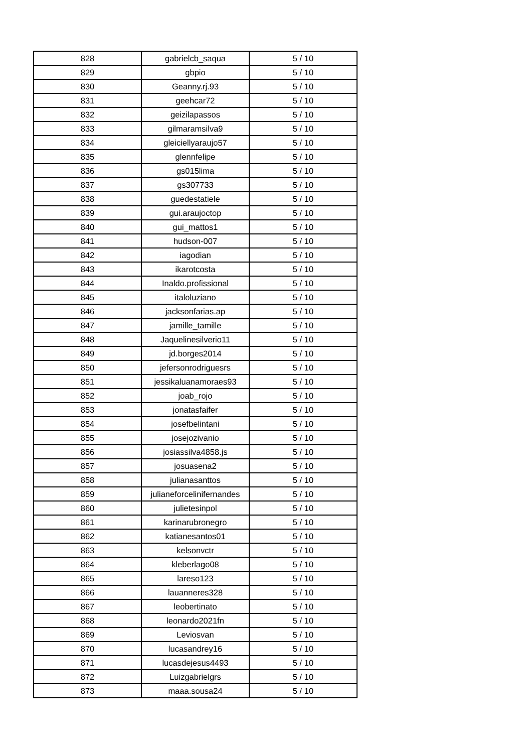| 828 | gabrielcb_saqua | 5 / 10 |
| 829 | gbpio | 5 / 10 |
| 830 | Geanny.rj.93 | 5 / 10 |
| 831 | geehcar72 | 5 / 10 |
| 832 | geizilapassos | 5 / 10 |
| 833 | gilmaramsilva9 | 5 / 10 |
| 834 | gleiciellyaraujo57 | 5 / 10 |
| 835 | glennfelipe | 5 / 10 |
| 836 | gs015lima | 5 / 10 |
| 837 | gs307733 | 5 / 10 |
| 838 | guedestatiele | 5 / 10 |
| 839 | gui.araujoctop | 5 / 10 |
| 840 | gui_mattos1 | 5 / 10 |
| 841 | hudson-007 | 5 / 10 |
| 842 | iagodian | 5 / 10 |
| 843 | ikarotcosta | 5 / 10 |
| 844 | Inaldo.profissional | 5 / 10 |
| 845 | italoluziano | 5 / 10 |
| 846 | jacksonfarias.ap | 5 / 10 |
| 847 | jamille_tamille | 5 / 10 |
| 848 | Jaquelinesilverio11 | 5 / 10 |
| 849 | jd.borges2014 | 5 / 10 |
| 850 | jefersonrodriguesrs | 5 / 10 |
| 851 | jessikaluanamoraes93 | 5 / 10 |
| 852 | joab_rojo | 5 / 10 |
| 853 | jonatasfaifer | 5 / 10 |
| 854 | josefbelintani | 5 / 10 |
| 855 | josejozivanio | 5 / 10 |
| 856 | josiassilva4858.js | 5 / 10 |
| 857 | josuasena2 | 5 / 10 |
| 858 | julianasanttos | 5 / 10 |
| 859 | julianeforcelinifernandes | 5 / 10 |
| 860 | julietesinpol | 5 / 10 |
| 861 | karinarubronegro | 5 / 10 |
| 862 | katianesantos01 | 5 / 10 |
| 863 | kelsonvctr | 5 / 10 |
| 864 | kleberlago08 | 5 / 10 |
| 865 | lareso123 | 5 / 10 |
| 866 | lauanneres328 | 5 / 10 |
| 867 | leobertinato | 5 / 10 |
| 868 | leonardo2021fn | 5 / 10 |
| 869 | Leviosvan | 5 / 10 |
| 870 | lucasandrey16 | 5 / 10 |
| 871 | lucasdejesus4493 | 5 / 10 |
| 872 | Luizgabrielgrs | 5 / 10 |
| 873 | maaa.sousa24 | 5 / 10 |